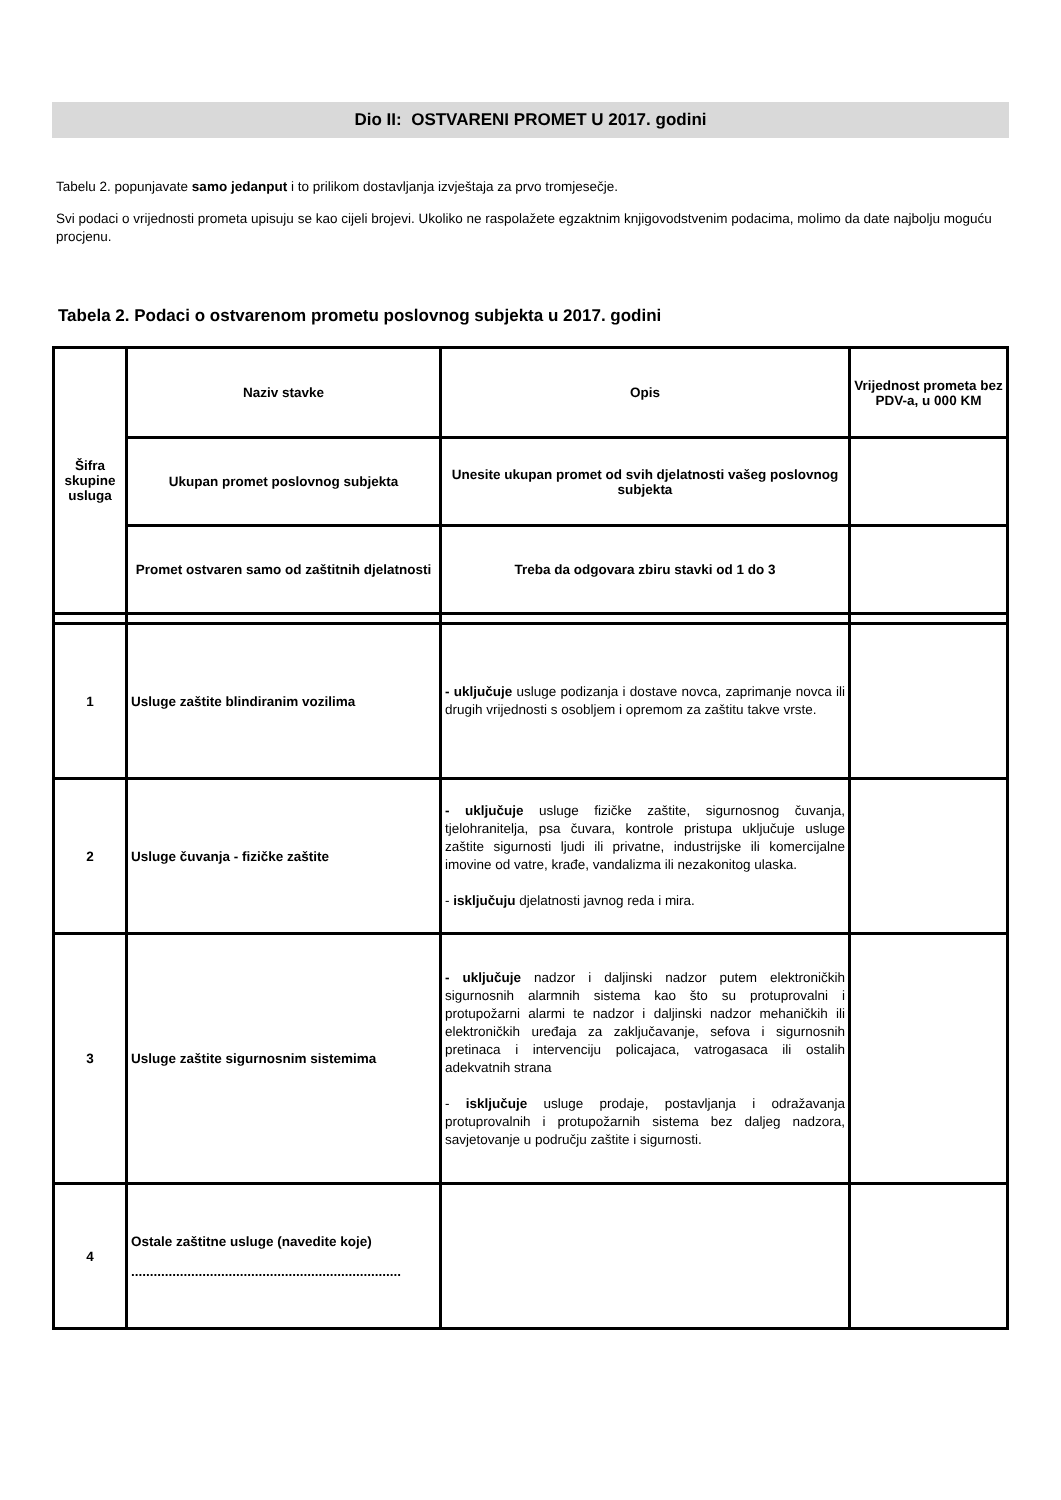Dio II: OSTVARENI PROMET U 2017. godini
Tabelu 2. popunjavate samo jedanput i to prilikom dostavljanja izvještaja za prvo tromjesečje.
Svi podaci o vrijednosti prometa upisuju se kao cijeli brojevi. Ukoliko ne raspolažete egzaktnim knjigovodstvenim podacima, molimo da date najbolju moguću procjenu.
Tabela 2. Podaci o ostvarenom prometu poslovnog subjekta u 2017. godini
| Šifra skupine usluga | Naziv stavke | Opis | Vrijednost prometa bez PDV-a, u 000 KM |
| --- | --- | --- | --- |
| | Ukupan promet poslovnog subjekta | Unesite ukupan promet od svih djelatnosti vašeg poslovnog subjekta | |
| | Promet ostvaren samo od zaštitnih djelatnosti | Treba da odgovara zbiru stavki od 1 do 3 | |
| 1 | Usluge zaštite blindiranim vozilima | - uključuje usluge podizanja i dostave novca, zaprimanje novca ili drugih vrijednosti s osobljem i opremom za zaštitu takve vrste. | |
| 2 | Usluge čuvanja - fizičke zaštite | - uključuje usluge fizičke zaštite, sigurnosnog čuvanja, tjelohranitelja, psa čuvara, kontrole pristupa uključuje usluge zaštite sigurnosti ljudi ili privatne, industrijske ili komercijalne imovine od vatre, krađe, vandalizma ili nezakonitog ulaska. - isključuju djelatnosti javnog reda i mira. | |
| 3 | Usluge zaštite sigurnosnim sistemima | - uključuje nadzor i daljinski nadzor putem elektroničkih sigurnosnih alarmnih sistema kao što su protuprovalni i protupožarni alarmi te nadzor i daljinski nadzor mehaničkih ili elektroničkih uređaja za zaključavanje, sefova i sigurnosnih pretinaca i intervenciju policajaca, vatrogasaca ili ostalih adekvatnih strana - isključuje usluge prodaje, postavljanja i odražavanja protuprovalnih i protupožarnih sistema bez daljeg nadzora, savjetovanje u području zaštite i sigurnosti. | |
| 4 | Ostale zaštitne usluge (navedite koje) ........................................................................ | | |